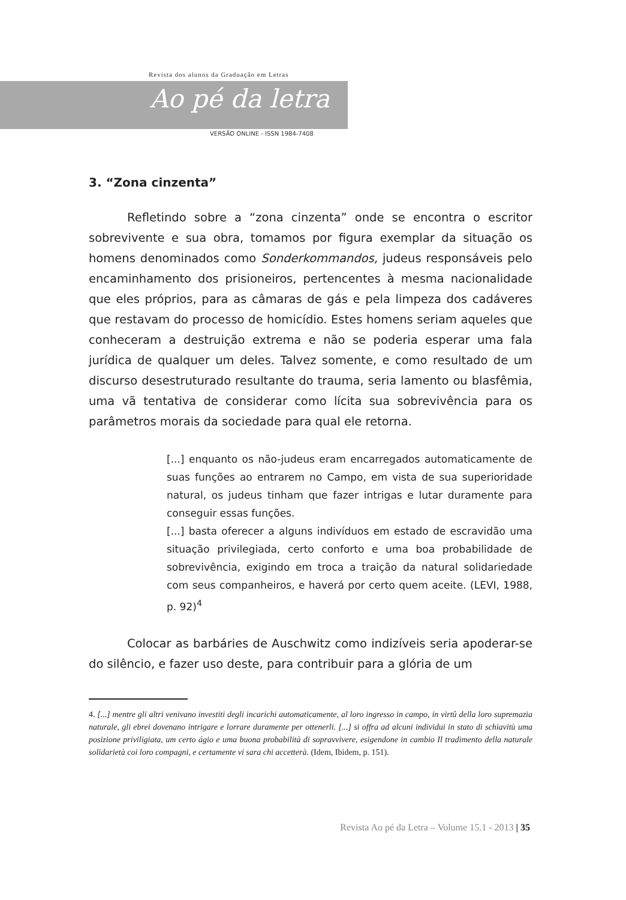Revista dos alunos da Graduação em Letras
Ao pé da letra
VERSÃO ONLINE - ISSN 1984-7408
3. “Zona cinzenta”
Refletindo sobre a “zona cinzenta” onde se encontra o escritor sobrevivente e sua obra, tomamos por figura exemplar da situação os homens denominados como Sonderkommandos, judeus responsáveis pelo encaminhamento dos prisioneiros, pertencentes à mesma nacionalidade que eles próprios, para as câmaras de gás e pela limpeza dos cadáveres que restavam do processo de homicídio. Estes homens seriam aqueles que conheceram a destruição extrema e não se poderia esperar uma fala jurídica de qualquer um deles. Talvez somente, e como resultado de um discurso desestruturado resultante do trauma, seria lamento ou blasfêmia, uma vã tentativa de considerar como lícita sua sobrevivência para os parâmetros morais da sociedade para qual ele retorna.
[...] enquanto os não-judeus eram encarregados automaticamente de suas funções ao entrarem no Campo, em vista de sua superioridade natural, os judeus tinham que fazer intrigas e lutar duramente para conseguir essas funções.
[...] basta oferecer a alguns indivíduos em estado de escravidão uma situação privilegiada, certo conforto e uma boa probabilidade de sobrevivência, exigindo em troca a traição da natural solidariedade com seus companheiros, e haverá por certo quem aceite. (LEVI, 1988, p. 92)<sup>4</sup>
Colocar as barbáries de Auschwitz como indizíveis seria apoderar-se do silêncio, e fazer uso deste, para contribuir para a glória de um
4. [...] mentre gli altri venivano investiti degli incarichi automaticamente, al loro ingresso in campo, in virtû della loro supremazia naturale, gli ebrei dovenano intrigare e lorrare duramente per ottenerli. [...] si offra ad alcuni individui in stato di schiavitù uma posizione priviligiata, um certo ágio e uma buona probabilità di sopravvivere, esigendone in cambio Il tradimento della naturale solidarietà coi loro compagni, e certamente vi sara chi accetterà. (Idem, Ibidem, p. 151).
Revista Ao pé da Letra – Volume 15.1 - 2013 | 35